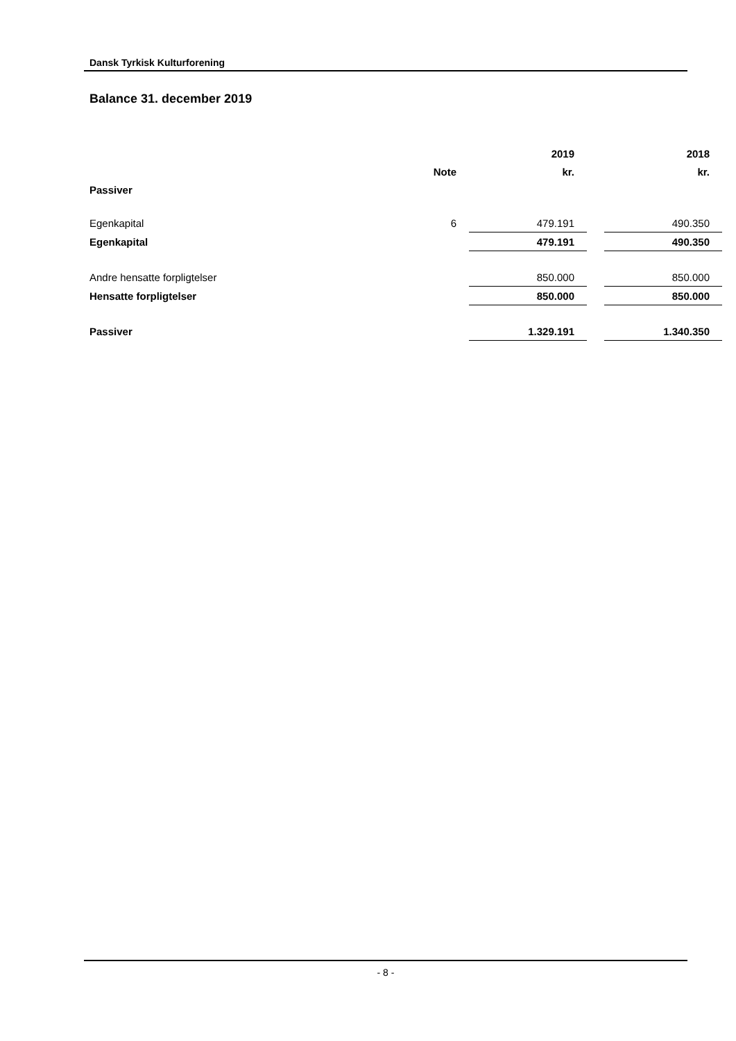Dansk Tyrkisk Kulturforening
Balance 31. december 2019
| | | | 2019 | | 2018 |
| --- | --- | --- | --- | --- | --- |
| | Note | | kr. | | kr. |
| Passiver | | | | | |
| Egenkapital | 6 | | 479.191 | | 490.350 |
| Egenkapital | | | 479.191 | | 490.350 |
| Andre hensatte forpligtelser | | | 850.000 | | 850.000 |
| Hensatte forpligtelser | | | 850.000 | | 850.000 |
| Passiver | | | 1.329.191 | | 1.340.350 |
- 8 -